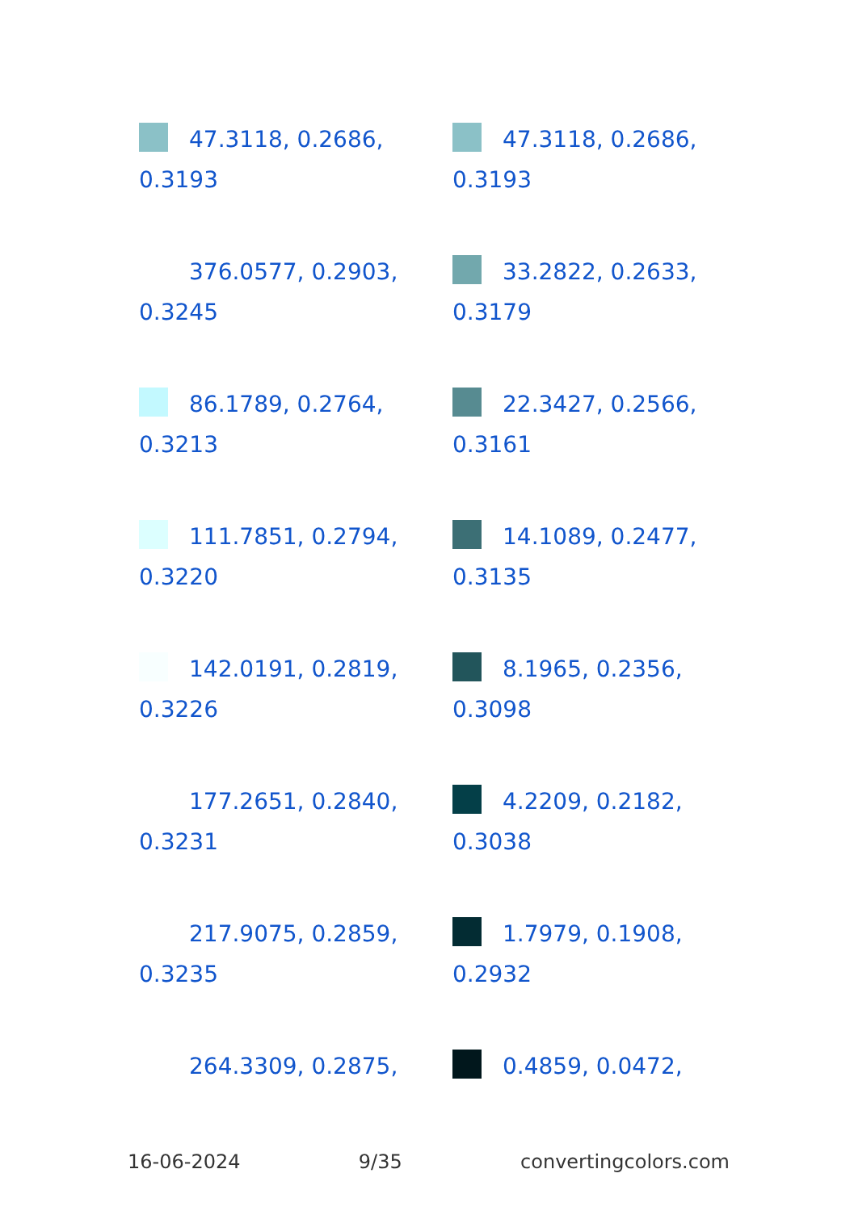47.3118, 0.2686, 0.3193
47.3118, 0.2686, 0.3193
376.0577, 0.2903, 0.3245
33.2822, 0.2633, 0.3179
86.1789, 0.2764, 0.3213
22.3427, 0.2566, 0.3161
111.7851, 0.2794, 0.3220
14.1089, 0.2477, 0.3135
142.0191, 0.2819, 0.3226
8.1965, 0.2356, 0.3098
177.2651, 0.2840, 0.3231
4.2209, 0.2182, 0.3038
217.9075, 0.2859, 0.3235
1.7979, 0.1908, 0.2932
264.3309, 0.2875,
0.4859, 0.0472,
16-06-2024 9/35 convertingcolors.com